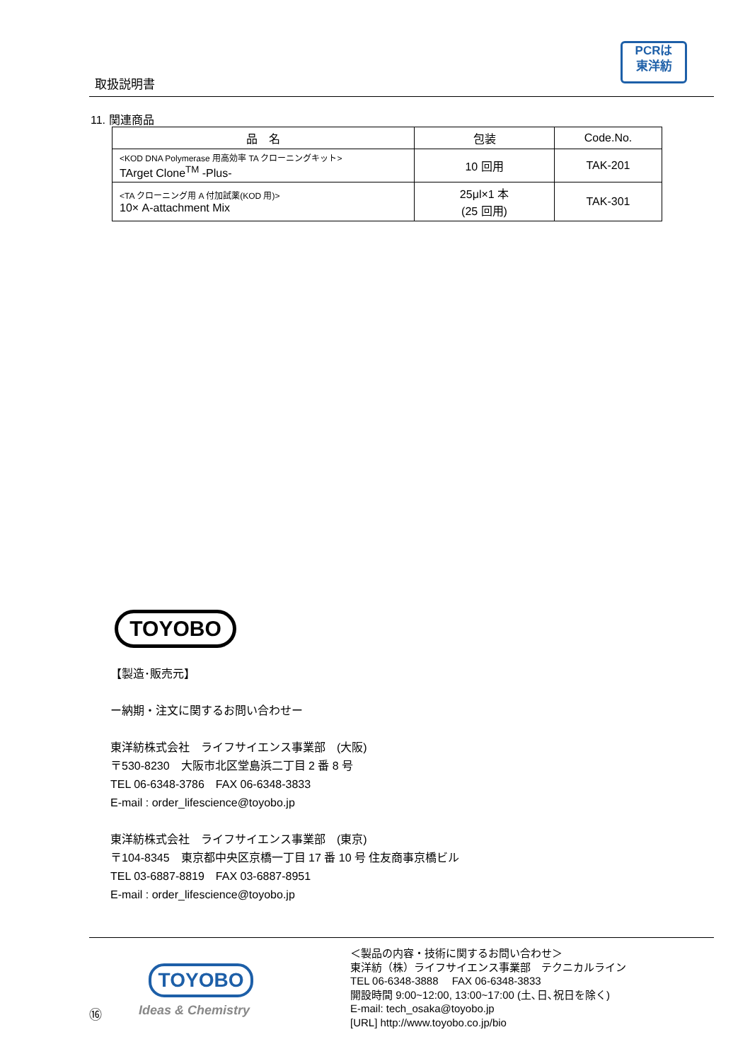取扱説明書
PCRは
東洋紡
11. 関連商品
| 品 名 | 包装 | Code.No. |
| --- | --- | --- |
| <KOD DNA Polymerase 用高効率 TA クローニングキット> TArget Clone<sup>TM</sup> -Plus- | 10 回用 | TAK-201 |
| <TA クローニング用 A 付加試薬(KOD 用)> 10× A-attachment Mix | 25μl×1 本 (25 回用) | TAK-301 |
TOYOBO
【製造･販売元】
ー納期・注文に関するお問い合わせー
東洋紡株式会社　ライフサイエンス事業部　(大阪)
〒530-8230　大阪市北区堂島浜二丁目 2 番 8 号
TEL 06-6348-3786　FAX 06-6348-3833
E-mail : order_lifescience@toyobo.jp
東洋紡株式会社　ライフサイエンス事業部　(東京)
〒104-8345　東京都中央区京橋一丁目 17 番 10 号 住友商事京橋ビル
TEL 03-6887-8819　FAX 03-6887-8951
E-mail : order_lifescience@toyobo.jp
TOYOBO
Ideas & Chemistry
⑯
＜製品の内容・技術に関するお問い合わせ＞
東洋紡（株）ライフサイエンス事業部　テクニカルライン
TEL 06-6348-3888　 FAX 06-6348-3833
開設時間 9:00~12:00, 13:00~17:00 (土､日､祝日を除く)
E-mail: tech_osaka@toyobo.jp
[URL] http://www.toyobo.co.jp/bio